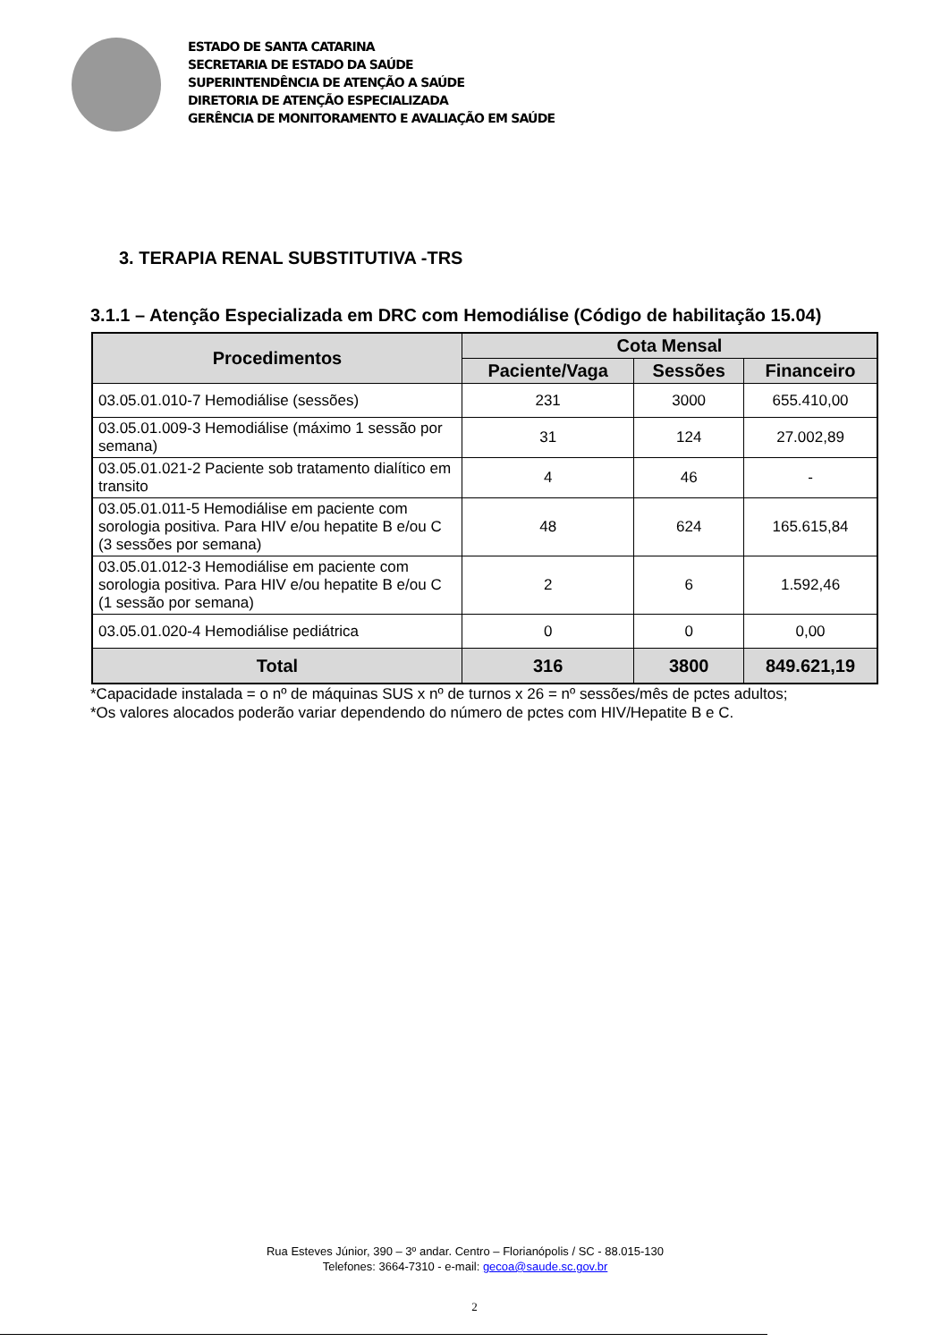ESTADO DE SANTA CATARINA
SECRETARIA DE ESTADO DA SAÚDE
SUPERINTENDÊNCIA DE ATENÇÃO A SAÚDE
DIRETORIA DE ATENÇÃO ESPECIALIZADA
GERÊNCIA DE MONITORAMENTO E AVALIAÇÃO EM SAÚDE
3. TERAPIA RENAL SUBSTITUTIVA -TRS
3.1.1 – Atenção Especializada em DRC com Hemodiálise (Código de habilitação 15.04)
| Procedimentos | Cota Mensal | | |
| --- | --- | --- | --- |
| | Paciente/Vaga | Sessões | Financeiro |
| 03.05.01.010-7 Hemodiálise (sessões) | 231 | 3000 | 655.410,00 |
| 03.05.01.009-3 Hemodiálise (máximo 1 sessão por semana) | 31 | 124 | 27.002,89 |
| 03.05.01.021-2 Paciente sob tratamento dialítico em transito | 4 | 46 | - |
| 03.05.01.011-5 Hemodiálise em paciente com sorologia positiva. Para HIV e/ou hepatite B e/ou C (3 sessões por semana) | 48 | 624 | 165.615,84 |
| 03.05.01.012-3 Hemodiálise em paciente com sorologia positiva. Para HIV e/ou hepatite B e/ou C (1 sessão por semana) | 2 | 6 | 1.592,46 |
| 03.05.01.020-4 Hemodiálise pediátrica | 0 | 0 | 0,00 |
| Total | 316 | 3800 | 849.621,19 |
*Capacidade instalada = o nº de máquinas SUS x nº de turnos x 26 = nº sessões/mês de pctes adultos;
*Os valores alocados poderão variar dependendo do número de pctes com HIV/Hepatite B e C.
Rua Esteves Júnior, 390 – 3º andar. Centro – Florianópolis / SC - 88.015-130
Telefones: 3664-7310 - e-mail: gecoa@saude.sc.gov.br
2